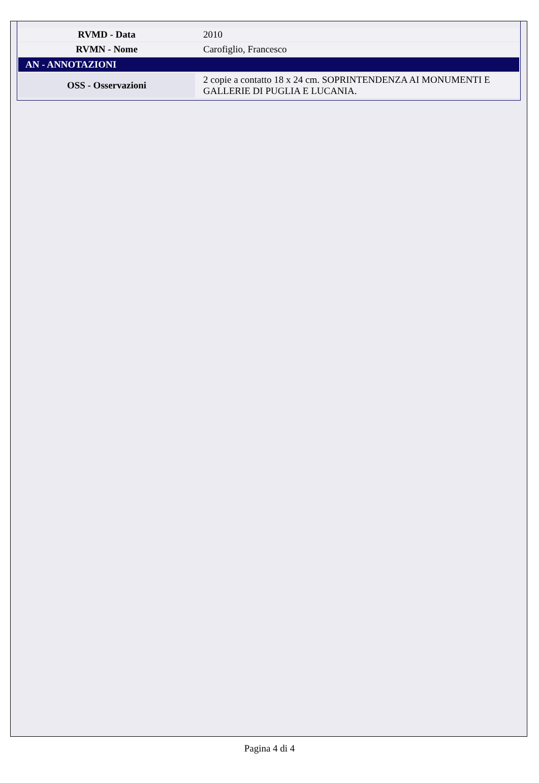| RVMD - Data | 2010 |
| RVMN - Nome | Carofiglio, Francesco |
| AN - ANNOTAZIONI | |
| OSS - Osservazioni | 2 copie a contatto 18 x 24 cm. SOPRINTENDENZA AI MONUMENTI E GALLERIE DI PUGLIA E LUCANIA. |
Pagina 4 di 4